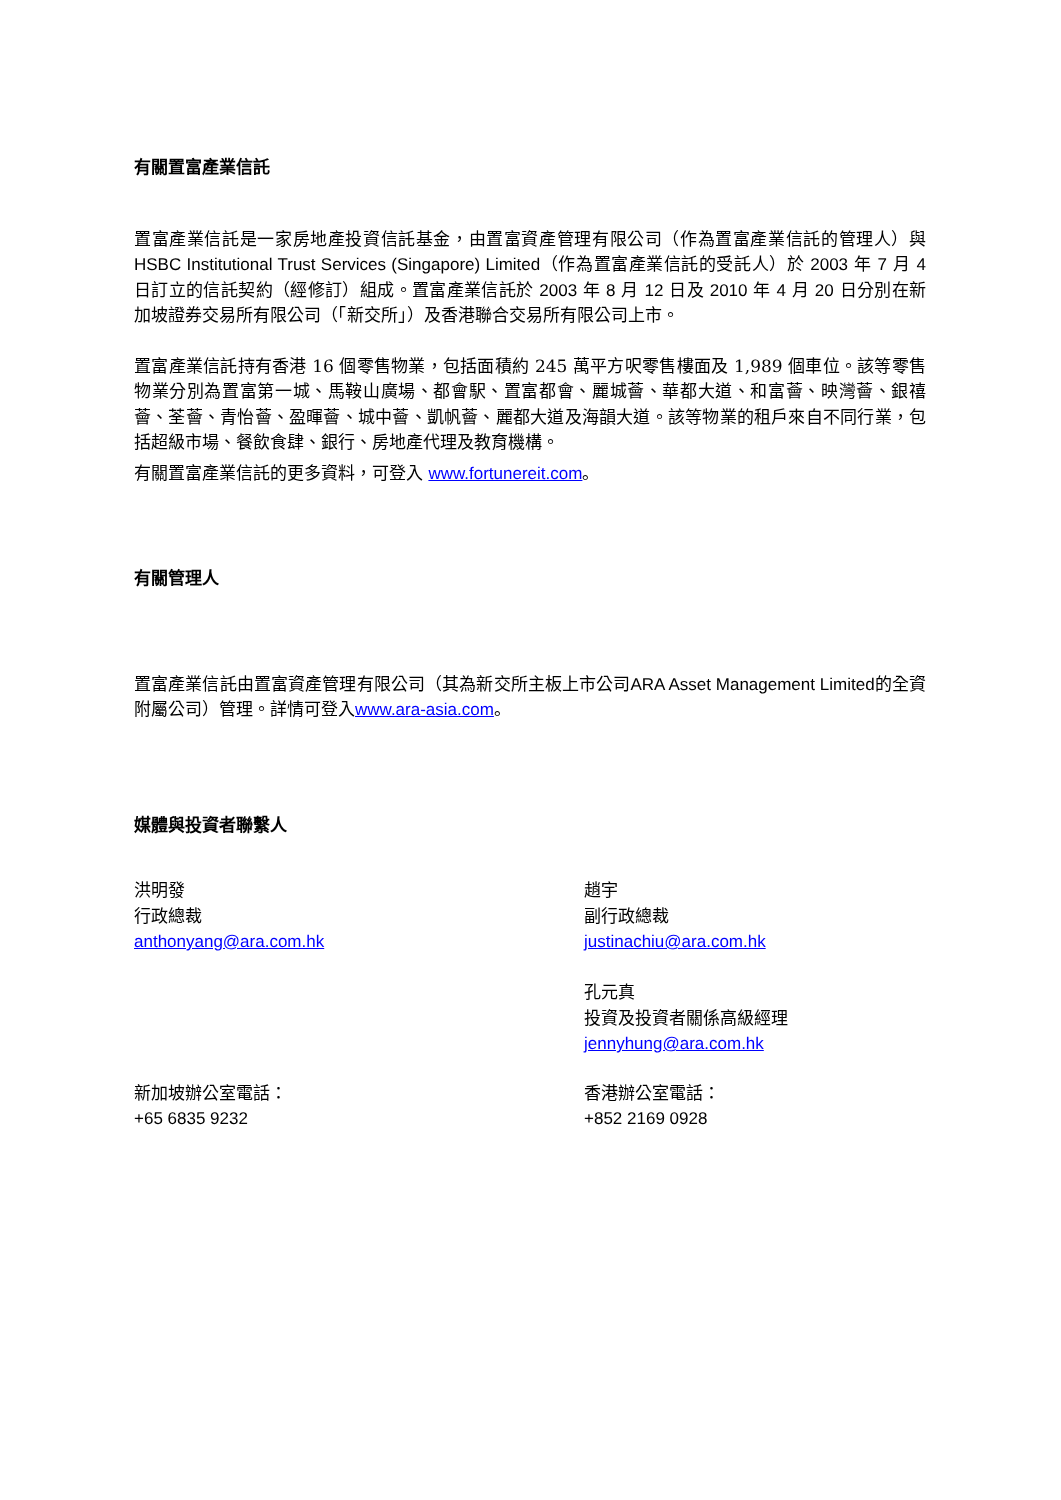有關置富產業信託
置富產業信託是一家房地產投資信託基金，由置富資產管理有限公司（作為置富產業信託的管理人）與 HSBC Institutional Trust Services (Singapore) Limited（作為置富產業信託的受託人）於 2003 年 7 月 4 日訂立的信託契約（經修訂）組成。置富產業信託於 2003 年 8 月 12 日及 2010 年 4 月 20 日分別在新加坡證券交易所有限公司（「新交所」）及香港聯合交易所有限公司上市。
置富產業信託持有香港 16 個零售物業，包括面積約 245 萬平方呎零售樓面及 1,989 個車位。該等零售物業分別為置富第一城、馬鞍山廣場、都會駅、置富都會、麗城薈、華都大道、和富薈、映灣薈、銀禧薈、荃薈、青怡薈、盈暉薈、城中薈、凱帆薈、麗都大道及海韻大道。該等物業的租戶來自不同行業，包括超級市場、餐飲食肆、銀行、房地產代理及教育機構。
有關置富產業信託的更多資料，可登入 www.fortunereit.com。
有關管理人
置富產業信託由置富資產管理有限公司（其為新交所主板上市公司ARA Asset Management Limited的全資附屬公司）管理。詳情可登入www.ara-asia.com。
媒體與投資者聯繫人
洪明發
行政總裁
anthonyang@ara.com.hk
趙宇
副行政總裁
justinachiu@ara.com.hk
孔元真
投資及投資者關係高級經理
jennyhung@ara.com.hk
新加坡辦公室電話：
+65 6835 9232
香港辦公室電話：
+852 2169 0928